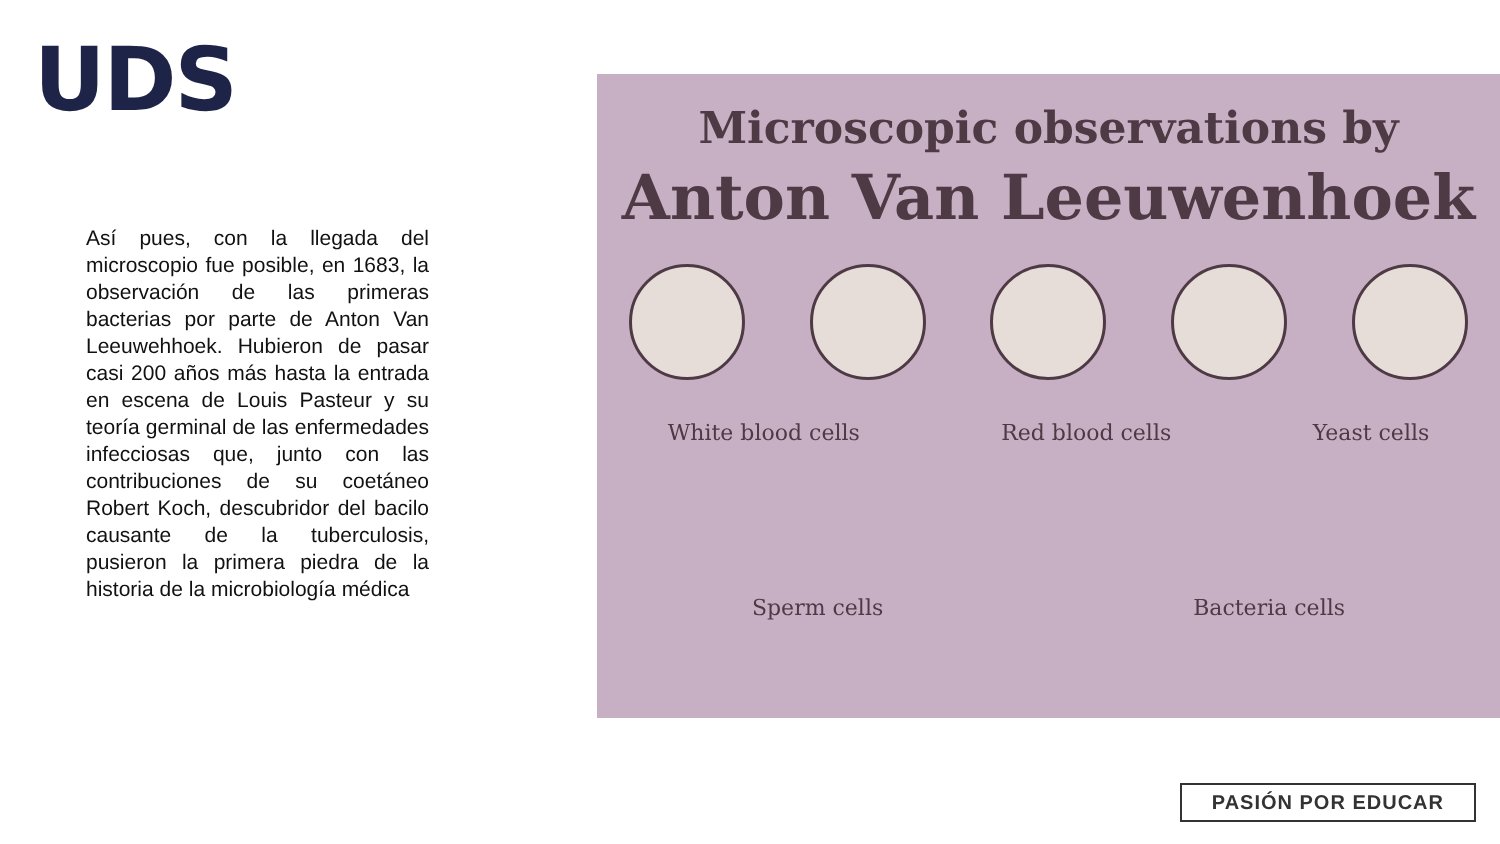UDS
Así pues, con la llegada del microscopio fue posible, en 1683, la observación de las primeras bacterias por parte de Anton Van Leeuwehhoek. Hubieron de pasar casi 200 años más hasta la entrada en escena de Louis Pasteur y su teoría germinal de las enfermedades infecciosas que, junto con las contribuciones de su coetáneo Robert Koch, descubridor del bacilo causante de la tuberculosis, pusieron la primera piedra de la historia de la microbiología médica
Microscopic observations by
Anton Van Leeuwenhoek
White blood cells Red blood cells Yeast cells
Sperm cells Bacteria cells
PASIÓN POR EDUCAR